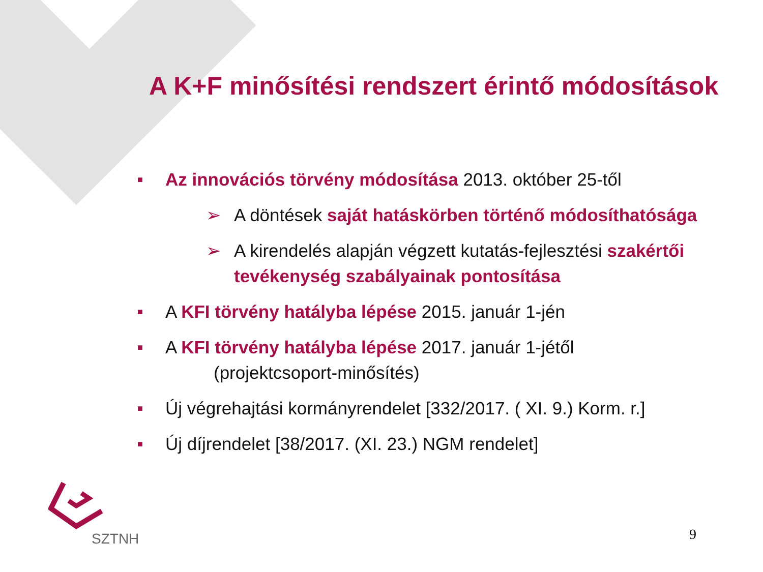A K+F minősítési rendszert érintő módosítások
■ Az innovációs törvény módosítása 2013. október 25-től
➢ A döntések saját hatáskörben történő módosíthatósága
➢ A kirendelés alapján végzett kutatás-fejlesztési szakértői tevékenység szabályainak pontosítása
■ A KFI törvény hatályba lépése 2015. január 1-jén
■ A KFI törvény hatályba lépése 2017. január 1-jétől
(projektcsoport-minősítés)
■ Új végrehajtási kormányrendelet [332/2017. ( XI. 9.) Korm. r.]
■ Új díjrendelet [38/2017. (XI. 23.) NGM rendelet]
SZTNH
9